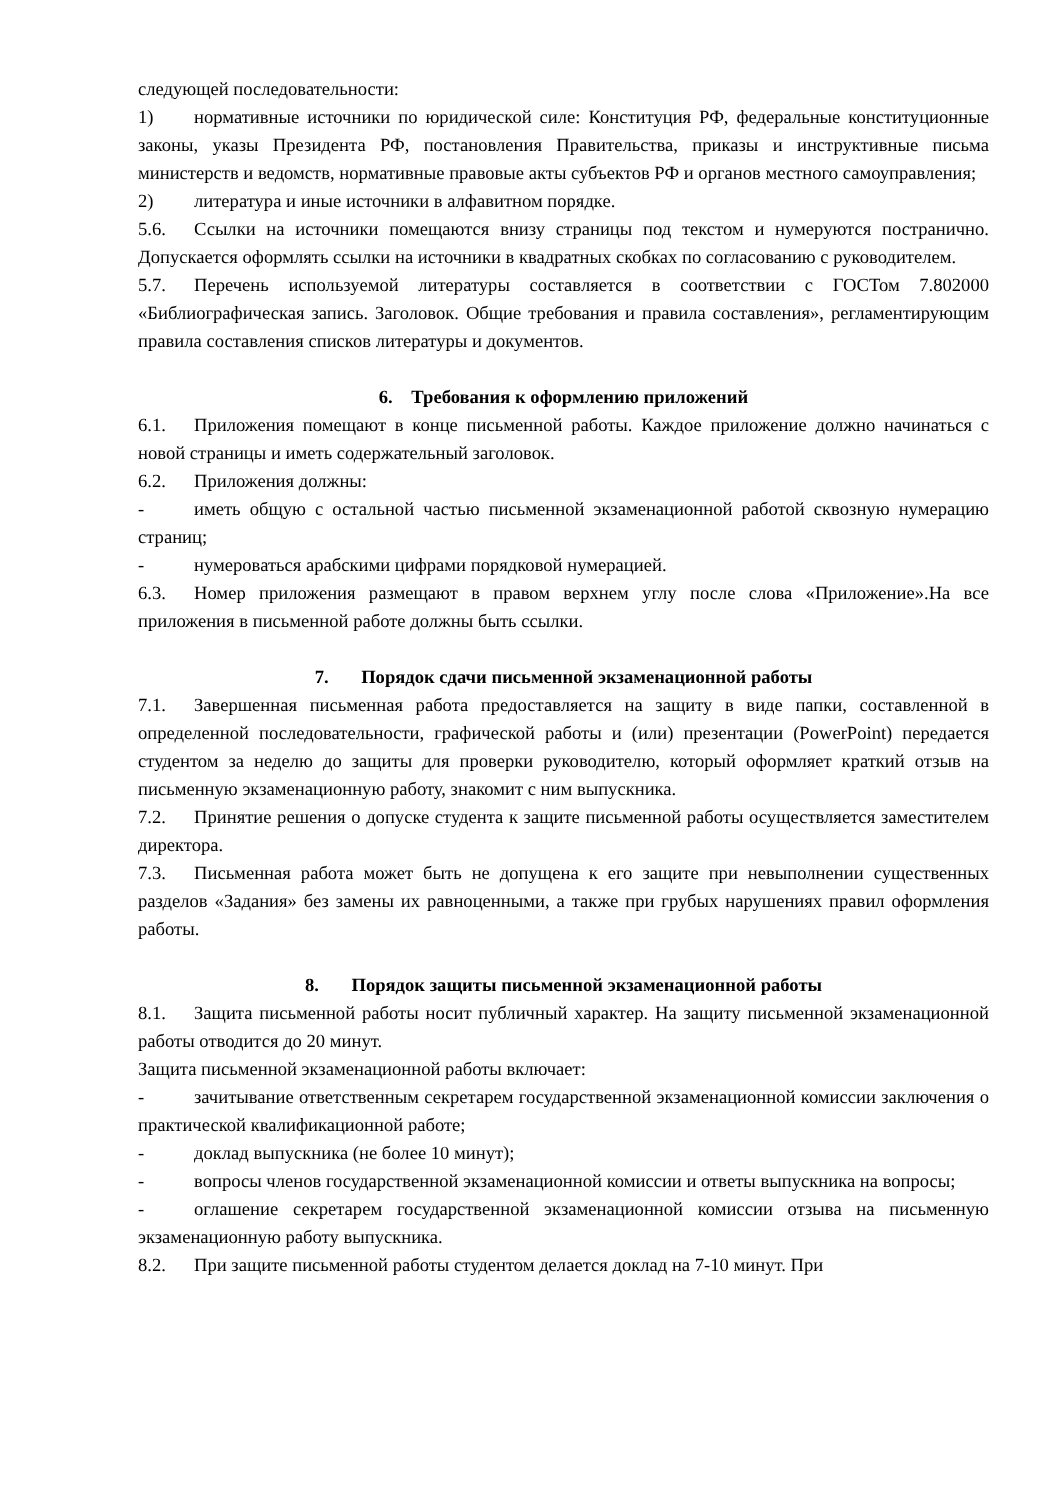следующей последовательности:
1) нормативные источники по юридической силе: Конституция РФ, федеральные конституционные законы, указы Президента РФ, постановления Правительства, приказы и инструктивные письма министерств и ведомств, нормативные правовые акты субъектов РФ и органов местного самоуправления;
2) литература и иные источники в алфавитном порядке.
5.6. Ссылки на источники помещаются внизу страницы под текстом и нумеруются постранично. Допускается оформлять ссылки на источники в квадратных скобках по согласованию с руководителем.
5.7. Перечень используемой литературы составляется в соответствии с ГОСТом 7.802000 «Библиографическая запись. Заголовок. Общие требования и правила составления», регламентирующим правила составления списков литературы и документов.
6. Требования к оформлению приложений
6.1. Приложения помещают в конце письменной работы. Каждое приложение должно начинаться с новой страницы и иметь содержательный заголовок.
6.2. Приложения должны:
- иметь общую с остальной частью письменной экзаменационной работой сквозную нумерацию страниц;
- нумероваться арабскими цифрами порядковой нумерацией.
6.3. Номер приложения размещают в правом верхнем углу после слова «Приложение».На все приложения в письменной работе должны быть ссылки.
7. Порядок сдачи письменной экзаменационной работы
7.1. Завершенная письменная работа предоставляется на защиту в виде папки, составленной в определенной последовательности, графической работы и (или) презентации (PowerPoint) передается студентом за неделю до защиты для проверки руководителю, который оформляет краткий отзыв на письменную экзаменационную работу, знакомит с ним выпускника.
7.2. Принятие решения о допуске студента к защите письменной работы осуществляется заместителем директора.
7.3. Письменная работа может быть не допущена к его защите при невыполнении существенных разделов «Задания» без замены их равноценными, а также при грубых нарушениях правил оформления работы.
8. Порядок защиты письменной экзаменационной работы
8.1. Защита письменной работы носит публичный характер. На защиту письменной экзаменационной работы отводится до 20 минут.
Защита письменной экзаменационной работы включает:
- зачитывание ответственным секретарем государственной экзаменационной комиссии заключения о практической квалификационной работе;
- доклад выпускника (не более 10 минут);
- вопросы членов государственной экзаменационной комиссии и ответы выпускника на вопросы;
- оглашение секретарем государственной экзаменационной комиссии отзыва на письменную экзаменационную работу выпускника.
8.2. При защите письменной работы студентом делается доклад на 7-10 минут. При